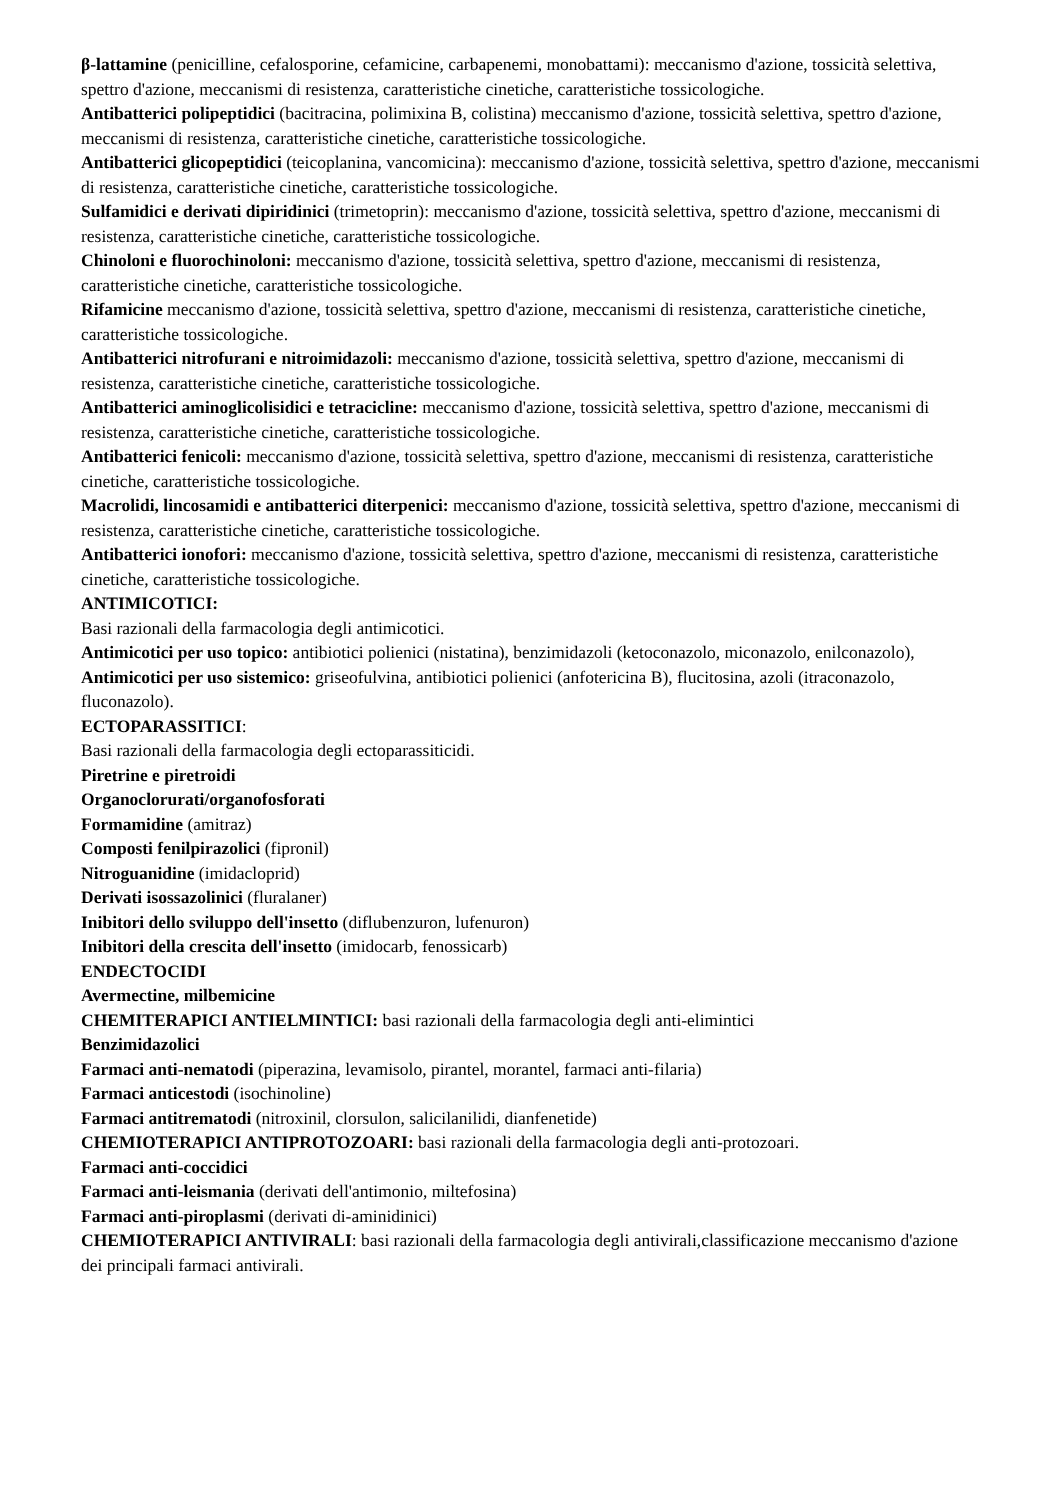β-lattamine (penicilline, cefalosporine, cefamicine, carbapenemi, monobattami): meccanismo d'azione, tossicità selettiva, spettro d'azione, meccanismi di resistenza, caratteristiche cinetiche, caratteristiche tossicologiche.
Antibatterici polipeptidici (bacitracina, polimixina B, colistina) meccanismo d'azione, tossicità selettiva, spettro d'azione, meccanismi di resistenza, caratteristiche cinetiche, caratteristiche tossicologiche.
Antibatterici glicopeptidici (teicoplanina, vancomicina): meccanismo d'azione, tossicità selettiva, spettro d'azione, meccanismi di resistenza, caratteristiche cinetiche, caratteristiche tossicologiche.
Sulfamidici e derivati dipiridinici (trimetoprin): meccanismo d'azione, tossicità selettiva, spettro d'azione, meccanismi di resistenza, caratteristiche cinetiche, caratteristiche tossicologiche.
Chinoloni e fluorochinoloni: meccanismo d'azione, tossicità selettiva, spettro d'azione, meccanismi di resistenza, caratteristiche cinetiche, caratteristiche tossicologiche.
Rifamicine meccanismo d'azione, tossicità selettiva, spettro d'azione, meccanismi di resistenza, caratteristiche cinetiche, caratteristiche tossicologiche.
Antibatterici nitrofurani e nitroimidazoli: meccanismo d'azione, tossicità selettiva, spettro d'azione, meccanismi di resistenza, caratteristiche cinetiche, caratteristiche tossicologiche.
Antibatterici aminoglicolisidici e tetracicline: meccanismo d'azione, tossicità selettiva, spettro d'azione, meccanismi di resistenza, caratteristiche cinetiche, caratteristiche tossicologiche.
Antibatterici fenicoli: meccanismo d'azione, tossicità selettiva, spettro d'azione, meccanismi di resistenza, caratteristiche cinetiche, caratteristiche tossicologiche.
Macrolidi, lincosamidi e antibatterici diterpenici: meccanismo d'azione, tossicità selettiva, spettro d'azione, meccanismi di resistenza, caratteristiche cinetiche, caratteristiche tossicologiche.
Antibatterici ionofori: meccanismo d'azione, tossicità selettiva, spettro d'azione, meccanismi di resistenza, caratteristiche cinetiche, caratteristiche tossicologiche.
ANTIMICOTICI:
Basi razionali della farmacologia degli antimicotici.
Antimicotici per uso topico: antibiotici polienici (nistatina), benzimidazoli (ketoconazolo, miconazolo, enilconazolo),
Antimicotici per uso sistemico: griseofulvina, antibiotici polienici (anfotericina B), flucitosina, azoli (itraconazolo, fluconazolo).
ECTOPARASSITICI:
Basi razionali della farmacologia degli ectoparassiticidi.
Piretrine e piretroidi
Organoclorurati/organofosforati
Formamidine (amitraz)
Composti fenilpirazolici (fipronil)
Nitroguanidine (imidacloprid)
Derivati isossazolinici (fluralaner)
Inibitori dello sviluppo dell'insetto (diflubenzuron, lufenuron)
Inibitori della crescita dell'insetto (imidocarb, fenossicarb)
ENDECTOCIDI
Avermectine, milbemicine
CHEMITERAPICI ANTIELMINTICI: basi razionali della farmacologia degli anti-elimintici
Benzimidazolici
Farmaci anti-nematodi (piperazina, levamisolo, pirantel, morantel, farmaci anti-filaria)
Farmaci anticestodi (isochinoline)
Farmaci antitrematodi (nitroxinil, clorsulon, salicilanilidi, dianfenetide)
CHEMIOTERAPICI ANTIPROTOZOARI: basi razionali della farmacologia degli anti-protozoari.
Farmaci anti-coccidici
Farmaci anti-leismania (derivati dell'antimonio, miltefosina)
Farmaci anti-piroplasmi (derivati di-aminidinici)
CHEMIOTERAPICI ANTIVIRALI: basi razionali della farmacologia degli antivirali,classificazione meccanismo d'azione dei principali farmaci antivirali.